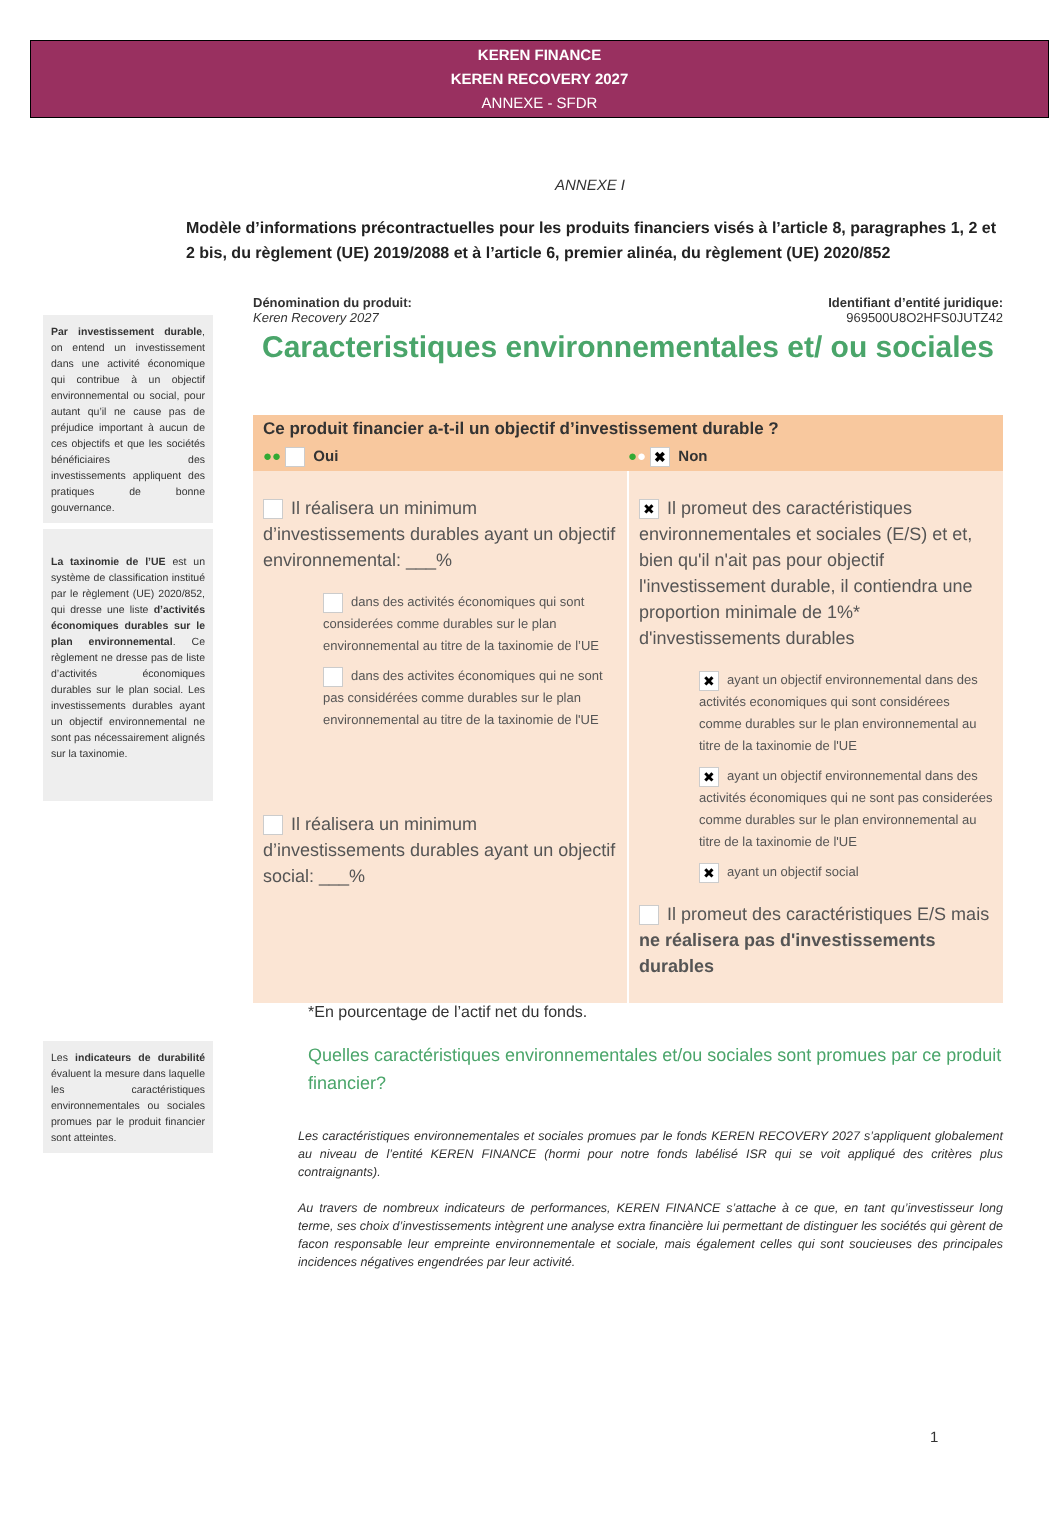KEREN FINANCE
KEREN RECOVERY 2027
ANNEXE - SFDR
ANNEXE I
Modèle d’informations précontractuelles pour les produits financiers visés à l’article 8, paragraphes 1, 2 et 2 bis, du règlement (UE) 2019/2088 et à l’article 6, premier alinéa, du règlement (UE) 2020/852
Par investissement durable, on entend un investissement dans une activité économique qui contribue à un objectif environnemental ou social, pour autant qu’il ne cause pas de préjudice important à aucun de ces objectifs et que les sociétés bénéficiaires des investissements appliquent des pratiques de bonne gouvernance.
La taxinomie de l’UE est un système de classification institué par le règlement (UE) 2020/852, qui dresse une liste d’activités économiques durables sur le plan environnemental. Ce règlement ne dresse pas de liste d’activités économiques durables sur le plan social. Les investissements durables ayant un objectif environnemental ne sont pas nécessairement alignés sur la taxinomie.
Les indicateurs de durabilité évaluent la mesure dans laquelle les caractéristiques environnementales ou sociales promues par le produit financier sont atteintes.
Dénomination du produit:
Keren Recovery 2027
Identifiant d’entité juridique:
969500U8O2HFS0JUTZ42
Caracteristiques environnementales et/ ou sociales
Ce produit financier a-t-il un objectif d’investissement durable ?
●● Oui ●● ✖ Non
Il réalisera un minimum d’investissements durables ayant un objectif environnemental: ___%
dans des activités économiques qui sont considerées comme durables sur le plan environnemental au titre de la taxinomie de l’UE
dans des activites économiques qui ne sont pas considérées comme durables sur le plan environnemental au titre de la taxinomie de l'UE
Il réalisera un minimum d’investissements durables ayant un objectif social: ___%
✖ Il promeut des caractéristiques environnementales et sociales (E/S) et et, bien qu'il n'ait pas pour objectif l'investissement durable, il contiendra une proportion minimale de 1%* d'investissements durables
✖ ayant un objectif environnemental dans des activités economiques qui sont considérees comme durables sur le plan environnemental au titre de la taxinomie de l'UE
✖ ayant un objectif environnemental dans des activités économiques qui ne sont pas considerées comme durables sur le plan environnemental au titre de la taxinomie de l'UE
✖ ayant un objectif social
Il promeut des caractéristiques E/S mais ne réalisera pas d'investissements durables
*En pourcentage de l’actif net du fonds.
Quelles caractéristiques environnementales et/ou sociales sont promues par ce produit financier?
Les caractéristiques environnementales et sociales promues par le fonds KEREN RECOVERY 2027 s’appliquent globalement au niveau de l’entité KEREN FINANCE (hormi pour notre fonds labélisé ISR qui se voit appliqué des critères plus contraignants).
Au travers de nombreux indicateurs de performances, KEREN FINANCE s’attache à ce que, en tant qu’investisseur long terme, ses choix d’investissements intègrent une analyse extra financière lui permettant de distinguer les sociétés qui gèrent de facon responsable leur empreinte environnementale et sociale, mais également celles qui sont soucieuses des principales incidences négatives engendrées par leur activité.
1